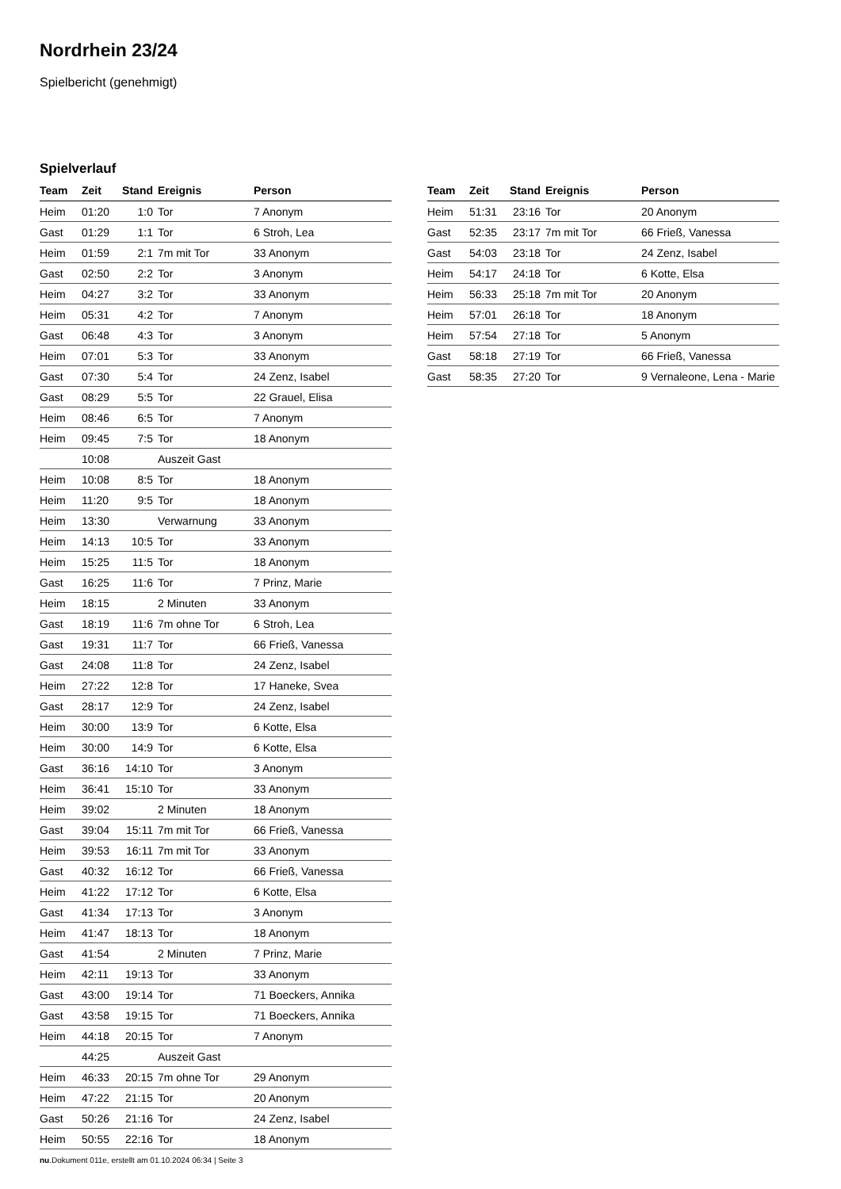Nordrhein 23/24
Spielbericht (genehmigt)
Spielverlauf
| Team | Zeit | Stand | Ereignis | Person |
| --- | --- | --- | --- | --- |
| Heim | 01:20 | 1:0 | Tor | 7 Anonym |
| Gast | 01:29 | 1:1 | Tor | 6 Stroh, Lea |
| Heim | 01:59 | 2:1 | 7m mit Tor | 33 Anonym |
| Gast | 02:50 | 2:2 | Tor | 3 Anonym |
| Heim | 04:27 | 3:2 | Tor | 33 Anonym |
| Heim | 05:31 | 4:2 | Tor | 7 Anonym |
| Gast | 06:48 | 4:3 | Tor | 3 Anonym |
| Heim | 07:01 | 5:3 | Tor | 33 Anonym |
| Gast | 07:30 | 5:4 | Tor | 24 Zenz, Isabel |
| Gast | 08:29 | 5:5 | Tor | 22 Grauel, Elisa |
| Heim | 08:46 | 6:5 | Tor | 7 Anonym |
| Heim | 09:45 | 7:5 | Tor | 18 Anonym |
| | 10:08 | | Auszeit Gast | |
| Heim | 10:08 | 8:5 | Tor | 18 Anonym |
| Heim | 11:20 | 9:5 | Tor | 18 Anonym |
| Heim | 13:30 | | Verwarnung | 33 Anonym |
| Heim | 14:13 | 10:5 | Tor | 33 Anonym |
| Heim | 15:25 | 11:5 | Tor | 18 Anonym |
| Gast | 16:25 | 11:6 | Tor | 7 Prinz, Marie |
| Heim | 18:15 | | 2 Minuten | 33 Anonym |
| Gast | 18:19 | 11:6 | 7m ohne Tor | 6 Stroh, Lea |
| Gast | 19:31 | 11:7 | Tor | 66 Frieß, Vanessa |
| Gast | 24:08 | 11:8 | Tor | 24 Zenz, Isabel |
| Heim | 27:22 | 12:8 | Tor | 17 Haneke, Svea |
| Gast | 28:17 | 12:9 | Tor | 24 Zenz, Isabel |
| Heim | 30:00 | 13:9 | Tor | 6 Kotte, Elsa |
| Heim | 30:00 | 14:9 | Tor | 6 Kotte, Elsa |
| Gast | 36:16 | 14:10 | Tor | 3 Anonym |
| Heim | 36:41 | 15:10 | Tor | 33 Anonym |
| Heim | 39:02 | | 2 Minuten | 18 Anonym |
| Gast | 39:04 | 15:11 | 7m mit Tor | 66 Frieß, Vanessa |
| Heim | 39:53 | 16:11 | 7m mit Tor | 33 Anonym |
| Gast | 40:32 | 16:12 | Tor | 66 Frieß, Vanessa |
| Heim | 41:22 | 17:12 | Tor | 6 Kotte, Elsa |
| Gast | 41:34 | 17:13 | Tor | 3 Anonym |
| Heim | 41:47 | 18:13 | Tor | 18 Anonym |
| Gast | 41:54 | | 2 Minuten | 7 Prinz, Marie |
| Heim | 42:11 | 19:13 | Tor | 33 Anonym |
| Gast | 43:00 | 19:14 | Tor | 71 Boeckers, Annika |
| Gast | 43:58 | 19:15 | Tor | 71 Boeckers, Annika |
| Heim | 44:18 | 20:15 | Tor | 7 Anonym |
| | 44:25 | | Auszeit Gast | |
| Heim | 46:33 | 20:15 | 7m ohne Tor | 29 Anonym |
| Heim | 47:22 | 21:15 | Tor | 20 Anonym |
| Gast | 50:26 | 21:16 | Tor | 24 Zenz, Isabel |
| Heim | 50:55 | 22:16 | Tor | 18 Anonym |
| Team | Zeit | Stand | Ereignis | Person |
| --- | --- | --- | --- | --- |
| Heim | 51:31 | 23:16 | Tor | 20 Anonym |
| Gast | 52:35 | 23:17 | 7m mit Tor | 66 Frieß, Vanessa |
| Gast | 54:03 | 23:18 | Tor | 24 Zenz, Isabel |
| Heim | 54:17 | 24:18 | Tor | 6 Kotte, Elsa |
| Heim | 56:33 | 25:18 | 7m mit Tor | 20 Anonym |
| Heim | 57:01 | 26:18 | Tor | 18 Anonym |
| Heim | 57:54 | 27:18 | Tor | 5 Anonym |
| Gast | 58:18 | 27:19 | Tor | 66 Frieß, Vanessa |
| Gast | 58:35 | 27:20 | Tor | 9 Vernaleone, Lena - Marie |
nu.Dokument 011e, erstellt am 01.10.2024 06:34 | Seite 3